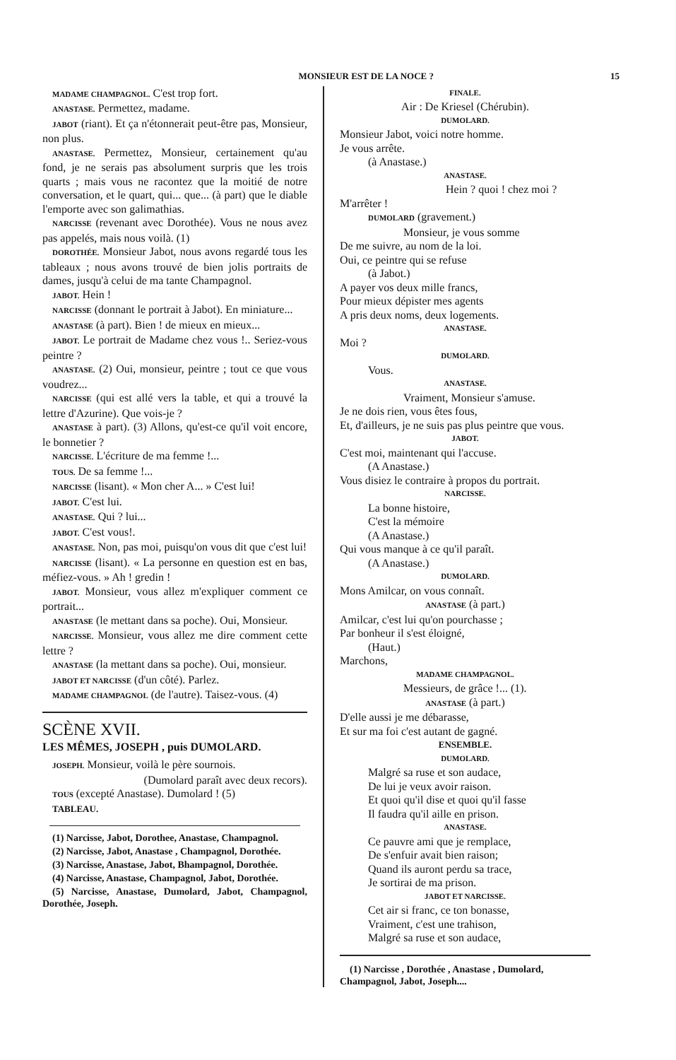MONSIEUR EST DE LA NOCE ? 15
MADAME CHAMPAGNOL. C'est trop fort.
ANASTASE. Permettez, madame.
JABOT (riant). Et ça n'étonnerait peut-être pas, Monsieur, non plus.
ANASTASE. Permettez, Monsieur, certainement qu'au fond, je ne serais pas absolument surpris que les trois quarts ; mais vous ne racontez que la moitié de notre conversation, et le quart, qui... que... (à part) que le diable l'emporte avec son galimathias.
NARCISSE (revenant avec Dorothée). Vous ne nous avez pas appelés, mais nous voilà. (1)
DOROTHÉE. Monsieur Jabot, nous avons regardé tous les tableaux ; nous avons trouvé de bien jolis portraits de dames, jusqu'à celui de ma tante Champagnol.
JABOT. Hein !
NARCISSE (donnant le portrait à Jabot). En miniature...
ANASTASE (à part). Bien ! de mieux en mieux...
JABOT. Le portrait de Madame chez vous !.. Seriez-vous peintre ?
ANASTASE. (2) Oui, monsieur, peintre ; tout ce que vous voudrez...
NARCISSE (qui est allé vers la table, et qui a trouvé la lettre d'Azurine). Que vois-je ?
ANASTASE à part). (3) Allons, qu'est-ce qu'il voit encore, le bonnetier ?
NARCISSE. L'écriture de ma femme !...
TOUS. De sa femme !...
NARCISSE (lisant). « Mon cher A... » C'est lui!
JABOT. C'est lui.
ANASTASE. Qui ? lui...
JABOT. C'est vous!.
ANASTASE. Non, pas moi, puisqu'on vous dit que c'est lui!
NARCISSE (lisant). « La personne en question est en bas, méfiez-vous. » Ah ! gredin !
JABOT. Monsieur, vous allez m'expliquer comment ce portrait...
ANASTASE (le mettant dans sa poche). Oui, Monsieur.
NARCISSE. Monsieur, vous allez me dire comment cette lettre ?
ANASTASE (la mettant dans sa poche). Oui, monsieur.
JABOT ET NARCISSE (d'un côté). Parlez.
MADAME CHAMPAGNOL (de l'autre). Taisez-vous. (4)
SCÈNE XVII.
LES MÊMES, JOSEPH , puis DUMOLARD.
JOSEPH. Monsieur, voilà le père sournois.
(Dumolard paraît avec deux recors).
TOUS (excepté Anastase). Dumolard ! (5)
TABLEAU.
(1) Narcisse, Jabot, Dorothee, Anastase, Champagnol.
(2) Narcisse, Jabot, Anastase , Champagnol, Dorothée.
(3) Narcisse, Anastase, Jabot, Bhampagnol, Dorothée.
(4) Narcisse, Anastase, Champagnol, Jabot, Dorothée.
(5) Narcisse, Anastase, Dumolard, Jabot, Champagnol, Dorothée, Joseph.
FINALE.
Air : De Kriesel (Chérubin).
DUMOLARD.
Monsieur Jabot, voici notre homme.
Je vous arrête.
(à Anastase.)
ANASTASE.
Hein ? quoi ! chez moi ?
M'arrêter !
DUMOLARD (gravement.)
Monsieur, je vous somme
De me suivre, au nom de la loi.
Oui, ce peintre qui se refuse
(à Jabot.)
A payer vos deux mille francs,
Pour mieux dépister mes agents
A pris deux noms, deux logements.
ANASTASE.
Moi ?
DUMOLARD.
Vous.
ANASTASE.
Vraiment, Monsieur s'amuse.
Je ne dois rien, vous êtes fous,
Et, d'ailleurs, je ne suis pas plus peintre que vous.
JABOT.
C'est moi, maintenant qui l'accuse.
(A Anastase.)
Vous disiez le contraire à propos du portrait.
NARCISSE.
La bonne histoire,
C'est la mémoire
(A Anastase.)
Qui vous manque à ce qu'il paraît.
(A Anastase.)
DUMOLARD.
Mons Amilcar, on vous connaît.
ANASTASE (à part.)
Amilcar, c'est lui qu'on pourchasse ;
Par bonheur il s'est éloigné,
(Haut.)
Marchons,
MADAME CHAMPAGNOL.
Messieurs, de grâce !... (1).
ANASTASE (à part.)
D'elle aussi je me débarasse,
Et sur ma foi c'est autant de gagné.
ENSEMBLE.
DUMOLARD.
Malgré sa ruse et son audace,
De lui je veux avoir raison.
Et quoi qu'il dise et quoi qu'il fasse
Il faudra qu'il aille en prison.
ANASTASE.
Ce pauvre ami que je remplace,
De s'enfuir avait bien raison;
Quand ils auront perdu sa trace,
Je sortirai de ma prison.
JABOT ET NARCISSE.
Cet air si franc, ce ton bonasse,
Vraiment, c'est une trahison,
Malgré sa ruse et son audace,
(1) Narcisse , Dorothée , Anastase , Dumolard, Champagnol, Jabot, Joseph....